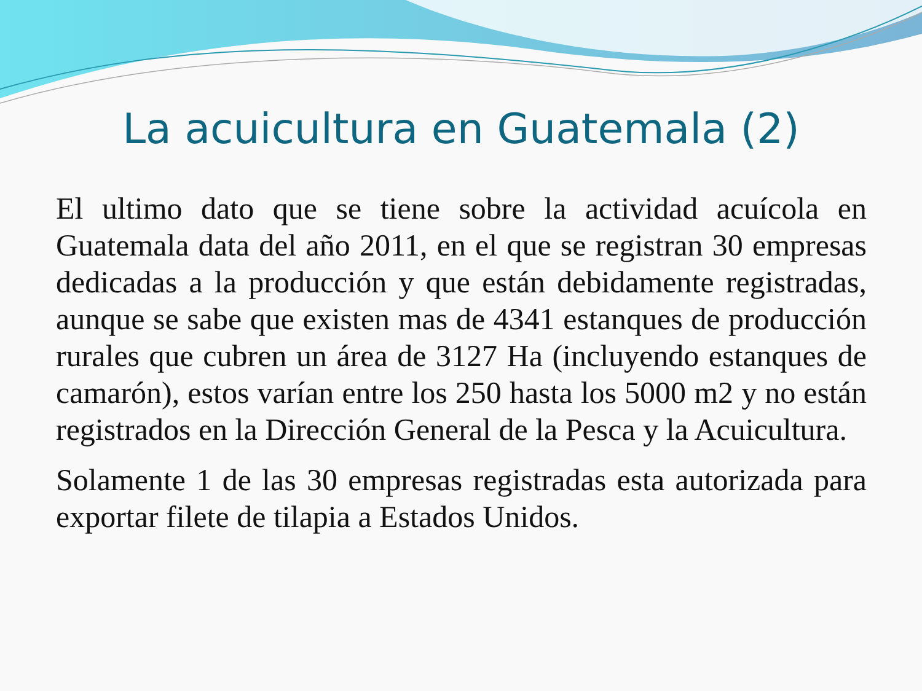La acuicultura en Guatemala (2)
El ultimo dato que se tiene sobre la actividad acuícola en Guatemala data del año 2011, en el que se registran 30 empresas dedicadas a la producción y que están debidamente registradas, aunque se sabe que existen mas de 4341 estanques de producción rurales que cubren un área de 3127 Ha (incluyendo estanques de camarón), estos varían entre los 250 hasta los 5000 m2 y no están registrados en la Dirección General de la Pesca y la Acuicultura.
Solamente 1 de las 30 empresas registradas esta autorizada para exportar filete de tilapia a Estados Unidos.